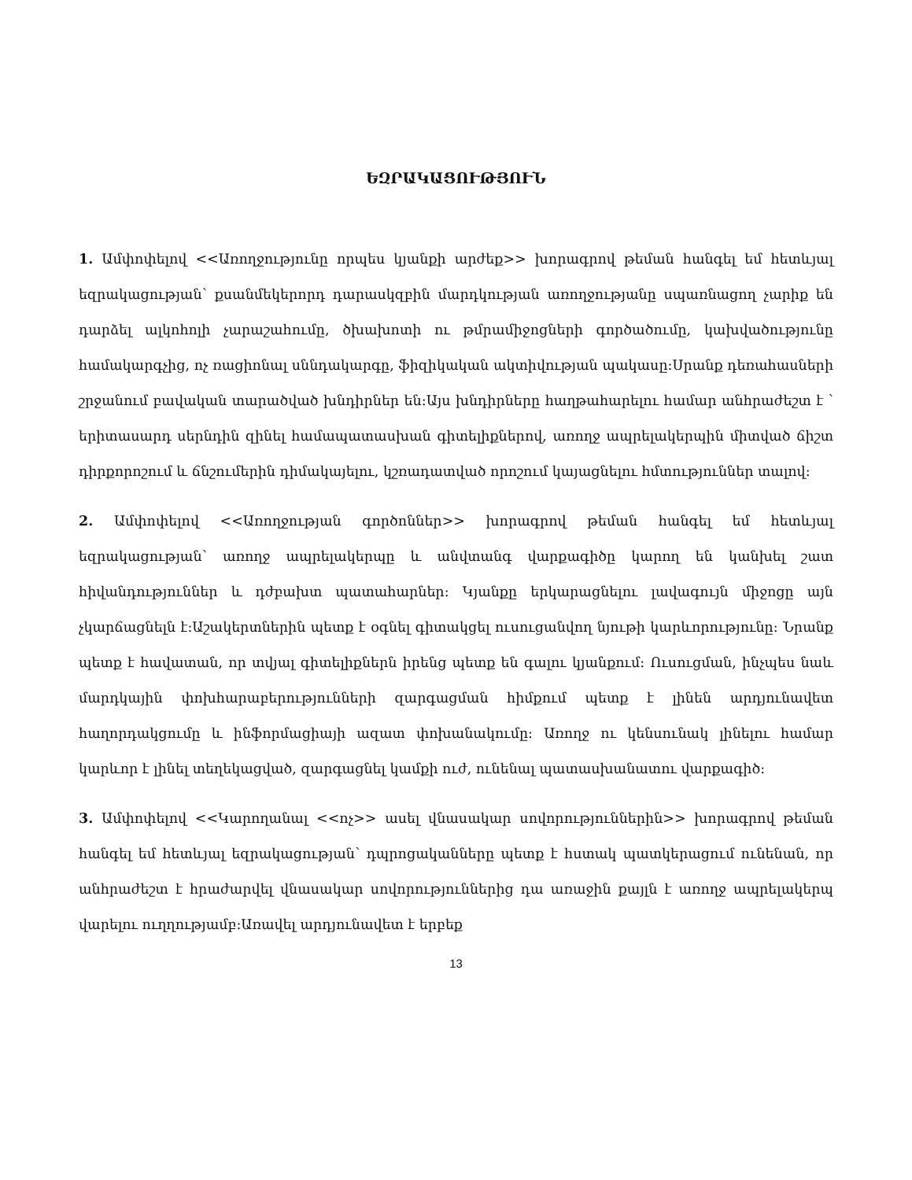ԵԶՐԱԿԱՑՈՒԹՅՈՒՆ
1. Ամփոփելով <<Առողջությունը որպես կյանքի արժեք>> խորագրով թեման հանգել եմ հետևյալ եզրակացության՝ քսանմեկերորդ դարասկզբին մարդկության առողջությանը սպառնացող չարիք են դարձել ալկոհոլի չարաշահումը, ծխախոտի ու թմրամիջոցների գործածումը, կախվածությունը համակարգչից, ոչ ռացիոնալ սննդակարգը, ֆիզիկական ակտիվության պակասը:Սրանք դեռահասների շրջանում բավական տարածված խնդիրներ են:Այս խնդիրները հաղթահարելու համար անհրաժեշտ է ՝ երիտասարդ սերնդին զինել համապատասխան գիտելիքներով, առողջ ապրելակերպին միտված ճիշտ դիրքորոշում և ճնշումերին դիմակայելու, կշռադատված որոշում կայացնելու հմտություններ տալով:
2. Ամփոփելով <<Առողջության գործոններ>> խորագրով թեման հանգել եմ հետևյալ եզրակացության՝ առողջ ապրելակերպը և անվտանգ վարքագիծը կարող են կանխել շատ հիվանդություններ և դժբախտ պատահարներ: Կյանքը երկարացնելու լավագույն միջոցը այն չկարճացնելն է:Աշակերտներին պետք է օգնել գիտակցել ուսուցանվող նյութի կարևորությունը: Նրանք պետք է հավատան, որ տվյալ գիտելիքներն իրենց պետք են գալու կյանքում: Ուսուցման, ինչպես նաև մարդկային փոխհարաբերությունների զարգացման հիմքում պետք է լինեն արդյունավետ հաղորդակցումը և ինֆորմացիայի ազատ փոխանակումը: Առողջ ու կենսունակ լինելու համար կարևոր է լինել տեղեկացված, զարգացնել կամքի ուժ, ունենալ պատասխանատու վարքագիծ:
3. Ամփոփելով <<Կարողանալ <<ոչ>> ասել վնասակար սովորություններին>> խորագրով թեման հանգել եմ հետևյալ եզրակացության՝ դպրոցականները պետք է հստակ պատկերացում ունենան, որ անհրաժեշտ է հրաժարվել վնասակար սովորություններից դա առաջին քայլն է առողջ ապրելակերպ վարելու ուղղությամբ:Առավել արդյունավետ է երբեք
13